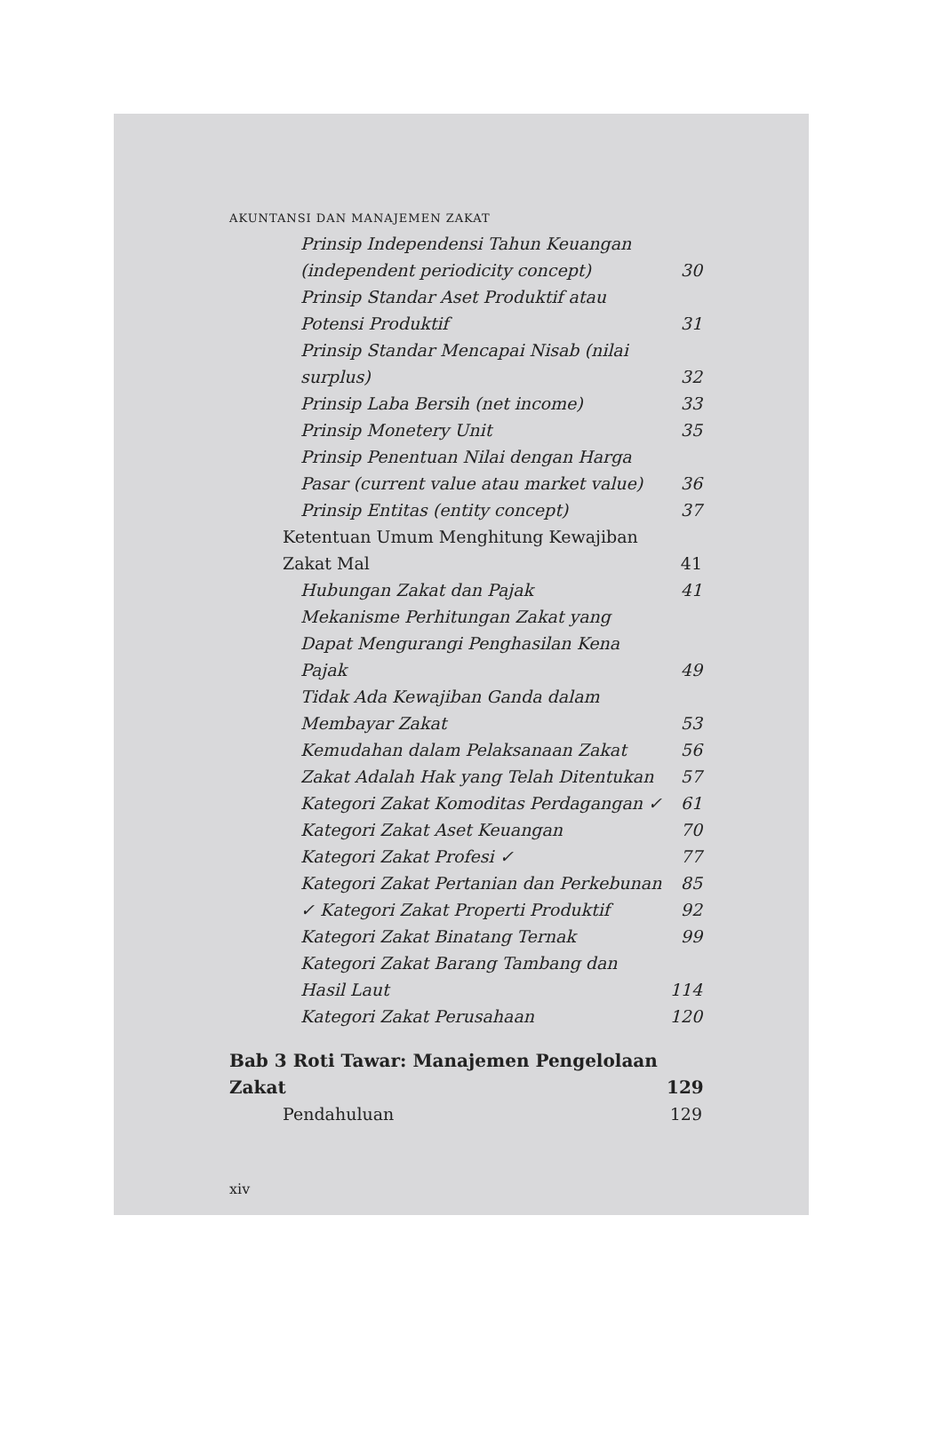AKUNTANSI DAN MANAJEMEN ZAKAT
Prinsip Independensi Tahun Keuangan (independent periodicity concept) 30
Prinsip Standar Aset Produktif atau Potensi Produktif 31
Prinsip Standar Mencapai Nisab (nilai surplus) 32
Prinsip Laba Bersih (net income) 33
Prinsip Monetery Unit 35
Prinsip Penentuan Nilai dengan Harga Pasar (current value atau market value) 36
Prinsip Entitas (entity concept) 37
Ketentuan Umum Menghitung Kewajiban Zakat Mal 41
Hubungan Zakat dan Pajak 41
Mekanisme Perhitungan Zakat yang Dapat Mengurangi Penghasilan Kena Pajak 49
Tidak Ada Kewajiban Ganda dalam Membayar Zakat 53
Kemudahan dalam Pelaksanaan Zakat 56
Zakat Adalah Hak yang Telah Ditentukan 57
Kategori Zakat Komoditas Perdagangan ✓ 61
Kategori Zakat Aset Keuangan 70
Kategori Zakat Profesi ✓ 77
Kategori Zakat Pertanian dan Perkebunan 85
✓ Kategori Zakat Properti Produktif 92
Kategori Zakat Binatang Ternak 99
Kategori Zakat Barang Tambang dan Hasil Laut 114
Kategori Zakat Perusahaan 120
Bab 3 Roti Tawar: Manajemen Pengelolaan Zakat 129
Pendahuluan 129
xiv